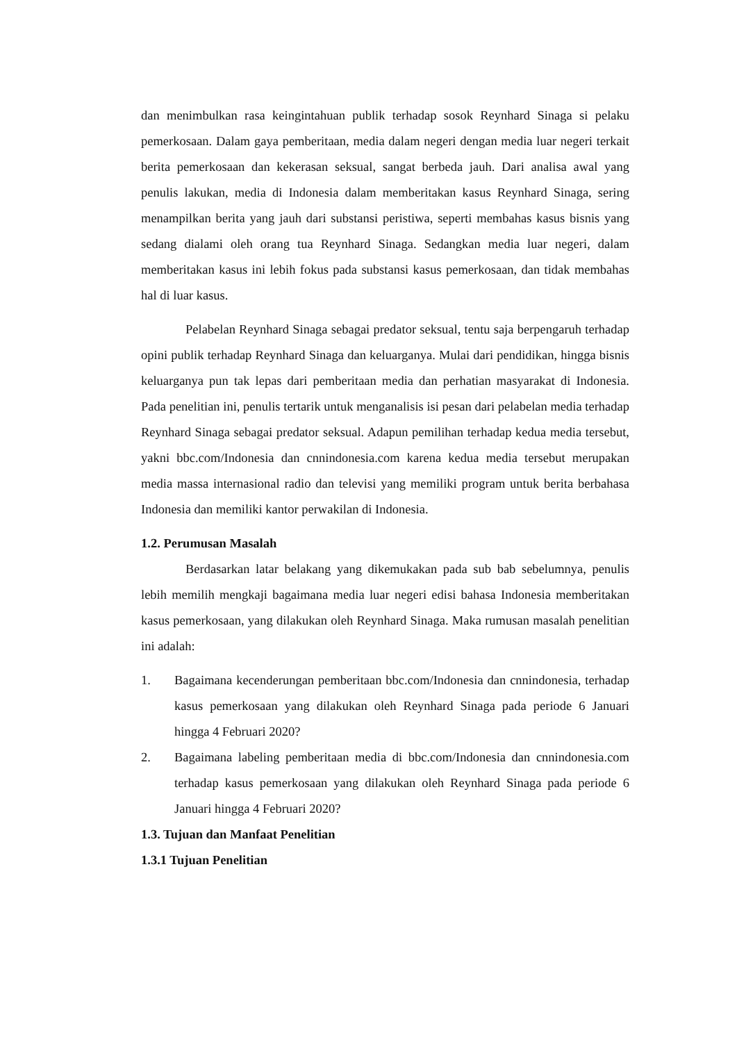dan menimbulkan rasa keingintahuan publik terhadap sosok Reynhard Sinaga si pelaku pemerkosaan. Dalam gaya pemberitaan, media dalam negeri dengan media luar negeri terkait berita pemerkosaan dan kekerasan seksual, sangat berbeda jauh. Dari analisa awal yang penulis lakukan, media di Indonesia dalam memberitakan kasus Reynhard Sinaga, sering menampilkan berita yang jauh dari substansi peristiwa, seperti membahas kasus bisnis yang sedang dialami oleh orang tua Reynhard Sinaga. Sedangkan media luar negeri, dalam memberitakan kasus ini lebih fokus pada substansi kasus pemerkosaan, dan tidak membahas hal di luar kasus.
Pelabelan Reynhard Sinaga sebagai predator seksual, tentu saja berpengaruh terhadap opini publik terhadap Reynhard Sinaga dan keluarganya. Mulai dari pendidikan, hingga bisnis keluarganya pun tak lepas dari pemberitaan media dan perhatian masyarakat di Indonesia. Pada penelitian ini, penulis tertarik untuk menganalisis isi pesan dari pelabelan media terhadap Reynhard Sinaga sebagai predator seksual. Adapun pemilihan terhadap kedua media tersebut, yakni bbc.com/Indonesia dan cnnindonesia.com karena kedua media tersebut merupakan media massa internasional radio dan televisi yang memiliki program untuk berita berbahasa Indonesia dan memiliki kantor perwakilan di Indonesia.
1.2. Perumusan Masalah
Berdasarkan latar belakang yang dikemukakan pada sub bab sebelumnya, penulis lebih memilih mengkaji bagaimana media luar negeri edisi bahasa Indonesia memberitakan kasus pemerkosaan, yang dilakukan oleh Reynhard Sinaga. Maka rumusan masalah penelitian ini adalah:
1. Bagaimana kecenderungan pemberitaan bbc.com/Indonesia dan cnnindonesia, terhadap kasus pemerkosaan yang dilakukan oleh Reynhard Sinaga pada periode 6 Januari hingga 4 Februari 2020?
2. Bagaimana labeling pemberitaan media di bbc.com/Indonesia dan cnnindonesia.com terhadap kasus pemerkosaan yang dilakukan oleh Reynhard Sinaga pada periode 6 Januari hingga 4 Februari 2020?
1.3. Tujuan dan Manfaat Penelitian
1.3.1 Tujuan Penelitian